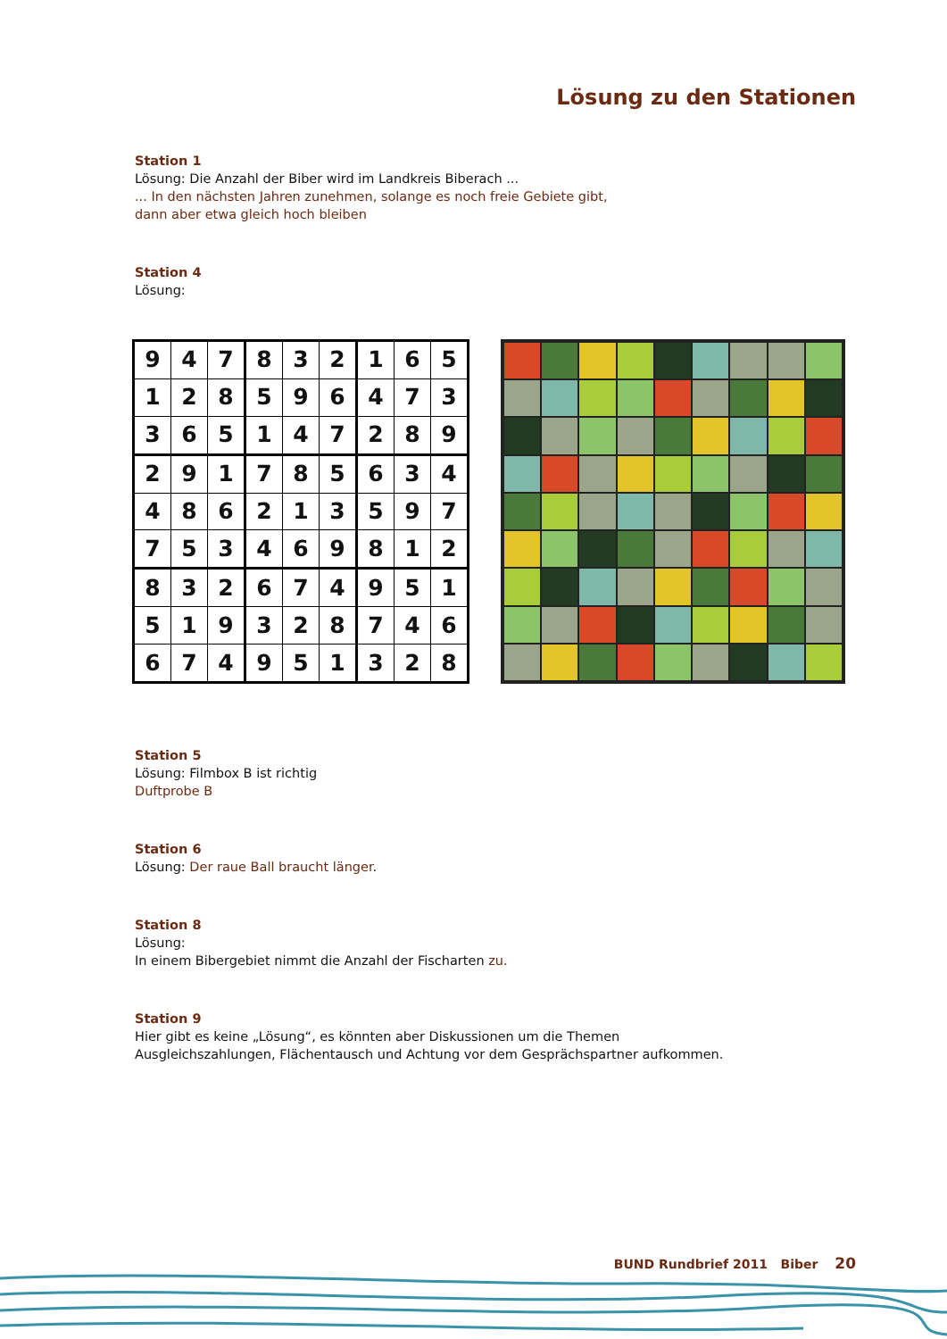Lösung zu den Stationen
Station 1
Lösung: Die Anzahl der Biber wird im Landkreis Biberach ...
... In den nächsten Jahren zunehmen, solange es noch freie Gebiete gibt,
dann aber etwa gleich hoch bleiben
Station 4
Lösung:
| 9 | 4 | 7 | 8 | 3 | 2 | 1 | 6 | 5 |
| 1 | 2 | 8 | 5 | 9 | 6 | 4 | 7 | 3 |
| 3 | 6 | 5 | 1 | 4 | 7 | 2 | 8 | 9 |
| 2 | 9 | 1 | 7 | 8 | 5 | 6 | 3 | 4 |
| 4 | 8 | 6 | 2 | 1 | 3 | 5 | 9 | 7 |
| 7 | 5 | 3 | 4 | 6 | 9 | 8 | 1 | 2 |
| 8 | 3 | 2 | 6 | 7 | 4 | 9 | 5 | 1 |
| 5 | 1 | 9 | 3 | 2 | 8 | 7 | 4 | 6 |
| 6 | 7 | 4 | 9 | 5 | 1 | 3 | 2 | 8 |
Station 5
Lösung: Filmbox B ist richtig
Duftprobe B
Station 6
Lösung: Der raue Ball braucht länger.
Station 8
Lösung:
In einem Bibergebiet nimmt die Anzahl der Fischarten zu.
Station 9
Hier gibt es keine „Lösung“, es könnten aber Diskussionen um die Themen
Ausgleichszahlungen, Flächentausch und Achtung vor dem Gesprächspartner aufkommen.
BUND Rundbrief 2011 Biber 20